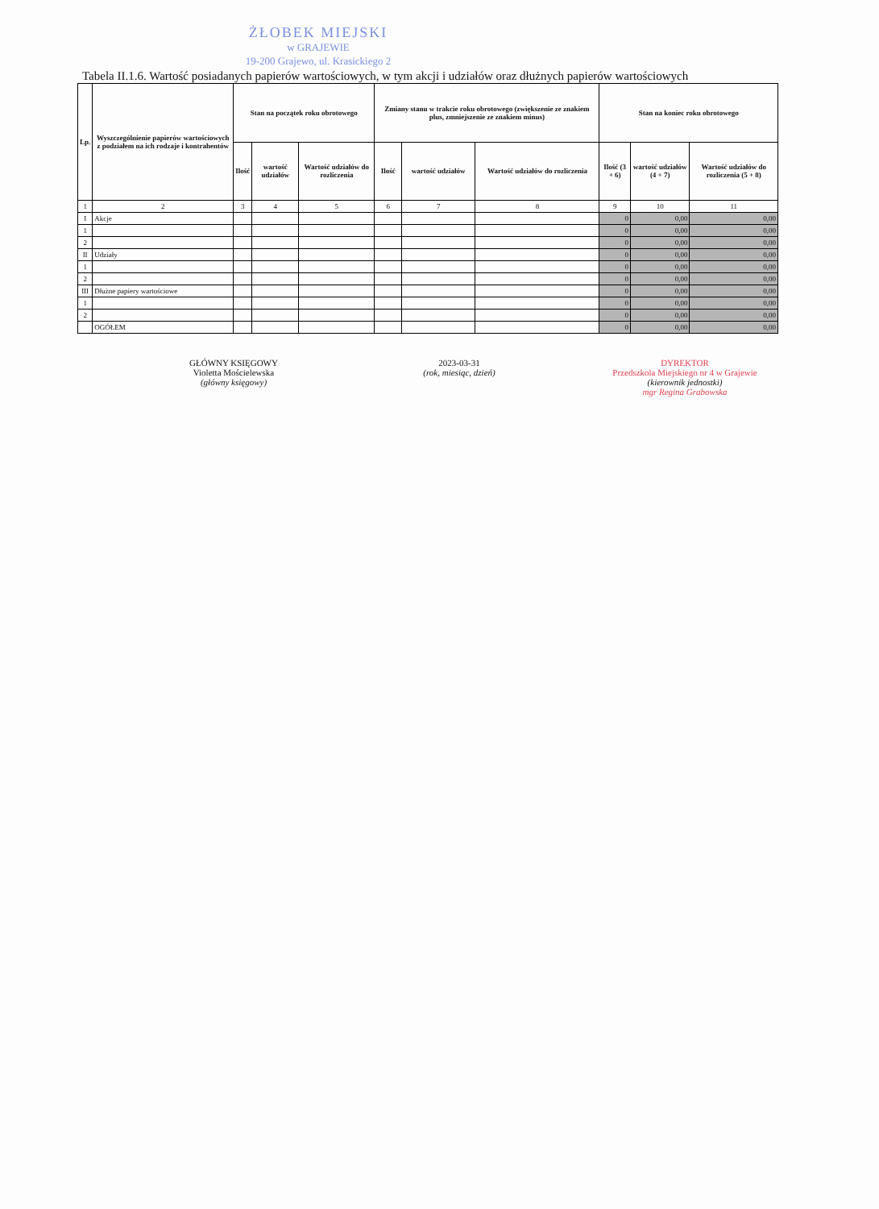ŻŁOBEK MIEJSKI
w GRAJEWIE
19-200 Grajewo, ul. Krasickiego 2
Tabela II.1.6. Wartość posiadanych papierów wartościowych, w tym akcji i udziałów oraz dłużnych papierów wartościowych
| Lp. | Wyszczególnienie papierów wartościowych z podziałem na ich rodzaje i kontrahentów | Stan na początek roku obrotowego | | | Zmiany stanu w trakcie roku obrotowego (zwiększenie ze znakiem plus, zmniejszenie ze znakiem minus) | | | Stan na koniec roku obrotowego | | |
| --- | --- | --- | --- | --- | --- | --- | --- | --- | --- | --- |
| | | Ilość | wartość udziałów | Wartość udziałów do rozliczenia | Ilość | wartość udziałów | Wartość udziałów do rozliczenia | Ilość (3 + 6) | wartość udziałów (4 + 7) | Wartość udziałów do rozliczenia (5 + 8) |
| 1 | 2 | 3 | 4 | 5 | 6 | 7 | 8 | 9 | 10 | 11 |
| I | Akcje | | | | | | | 0 | 0,00 | 0,00 |
| 1 | | | | | | | | 0 | 0,00 | 0,00 |
| 2 | | | | | | | | 0 | 0,00 | 0,00 |
| II | Udziały | | | | | | | 0 | 0,00 | 0,00 |
| 1 | | | | | | | | 0 | 0,00 | 0,00 |
| 2 | | | | | | | | 0 | 0,00 | 0,00 |
| III | Dłużne papiery wartościowe | | | | | | | 0 | 0,00 | 0,00 |
| 1 | | | | | | | | 0 | 0,00 | 0,00 |
| 2 | | | | | | | | 0 | 0,00 | 0,00 |
| | OGÓŁEM | | | | | | | 0 | 0,00 | 0,00 |
GŁÓWNY KSIĘGOWY
Violetta Mościelewska
(główny księgowy)
2023-03-31
(rok, miesiąc, dzień)
DYREKTOR
Przedszkola Miejskiego nr 4 w Grajewie
(kierownik jednostki)
mgr Regina Grabowska